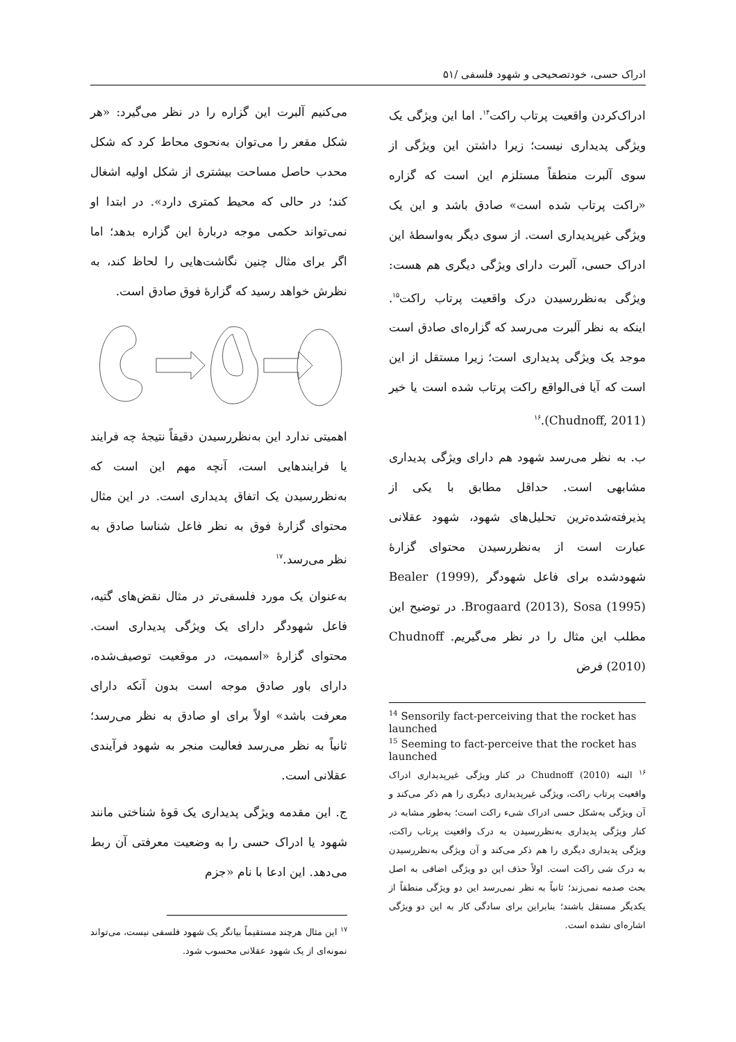ادراک حسی، خودتصحیحی و شهود فلسفی /۵۱
ادراک‌کردن واقعیت پرتاب راکت<sup>۱۴</sup>. اما این ویژگی یک ویژگی پدیداری نیست؛ زیرا داشتن این ویژگی از سوی آلبرت منطقاً مستلزم این است که گزاره «راکت پرتاب شده است» صادق باشد و این یک ویژگی غیرپدیداری است. از سوی دیگر به‌واسطهٔ این ادراک حسی، آلبرت دارای ویژگی دیگری هم هست: ویژگی به‌نظررسیدن درک واقعیت پرتاب راکت<sup>۱۵</sup>. اینکه به نظر آلبرت می‌رسد که گزاره‌ای صادق است موجد یک ویژگی پدیداری است؛ زیرا مستقل از این است که آیا فی‌الواقع راکت پرتاب شده است یا خیر (Chudnoff, 2011).<sup>۱۶</sup>
ب. به نظر می‌رسد شهود هم دارای ویژگی پدیداری مشابهی است. حداقل مطابق با یکی از پذیرفته‌شده‌ترین تحلیل‌های شهود، شهود عقلانی عبارت است از به‌نظررسیدن محتوای گزارهٔ شهودشده برای فاعل شهودگر Bealer (1999), Brogaard (2013), Sosa (1995). در توضیح این مطلب این مثال را در نظر می‌گیریم. Chudnoff (2010) فرض
<sup>14</sup> Sensorily fact-perceiving that the rocket has launched
<sup>15</sup> Seeming to fact-perceive that the rocket has launched
<sup>۱۶</sup> البته Chudnoff (2010) در کنار ویژگی غیرپدیداری ادراک واقعیت پرتاب راکت، ویژگی غیرپدیداری دیگری را هم ذکر می‌کند و آن ویژگی به‌شکل حسی ادراک شیء راکت است؛ به‌طور مشابه در کنار ویژگی پدیداری به‌نظررسیدن به درک واقعیت پرتاب راکت، ویژگی پدیداری دیگری را هم ذکر می‌کند و آن ویژگی به‌نظررسیدن به درک شی راکت است. اولاً حذف این دو ویژگی اضافی به اصل بحث صدمه نمی‌زند؛ ثانیاً به نظر نمی‌رسد این دو ویژگی منطقاً از یکدیگر مستقل باشند؛ بنابراین برای سادگی کار به این دو ویژگی اشاره‌ای نشده است.
می‌کنیم آلبرت این گزاره را در نظر می‌گیرد: «هر شکل مقعر را می‌توان به‌نحوی محاط کرد که شکل محدب حاصل مساحت بیشتری از شکل اولیه اشغال کند؛ در حالی که محیط کمتری دارد». در ابتدا او نمی‌تواند حکمی موجه دربارهٔ این گزاره بدهد؛ اما اگر برای مثال چنین نگاشت‌هایی را لحاظ کند، به نظرش خواهد رسید که گزارهٔ فوق صادق است.
اهمیتی ندارد این به‌نظررسیدن دقیقاً نتیجهٔ چه فرایند یا فرایندهایی است، آنچه مهم این است که به‌نظررسیدن یک اتفاق پدیداری است. در این مثال محتوای گزارهٔ فوق به نظر فاعل شناسا صادق به نظر می‌رسد.<sup>۱۷</sup>
به‌عنوان یک مورد فلسفی‌تر در مثال نقض‌های گتیه، فاعل شهودگر دارای یک ویژگی پدیداری است. محتوای گزارهٔ «اسمیت، در موقعیت توصیف‌شده، دارای باور صادق موجه است بدون آنکه دارای معرفت باشد» اولاً برای او صادق به نظر می‌رسد؛ ثانیاً به نظر می‌رسد فعالیت منجر به شهود فرآیندی عقلانی است.
ج. این مقدمه ویژگی پدیداری یک قوهٔ شناختی مانند شهود یا ادراک حسی را به وضعیت معرفتی آن ربط می‌دهد. این ادعا با نام «جزم
<sup>۱۷</sup> این مثال هرچند مستقیماً بیانگر یک شهود فلسفی نیست، می‌تواند نمونه‌ای از یک شهود عقلانی محسوب شود.